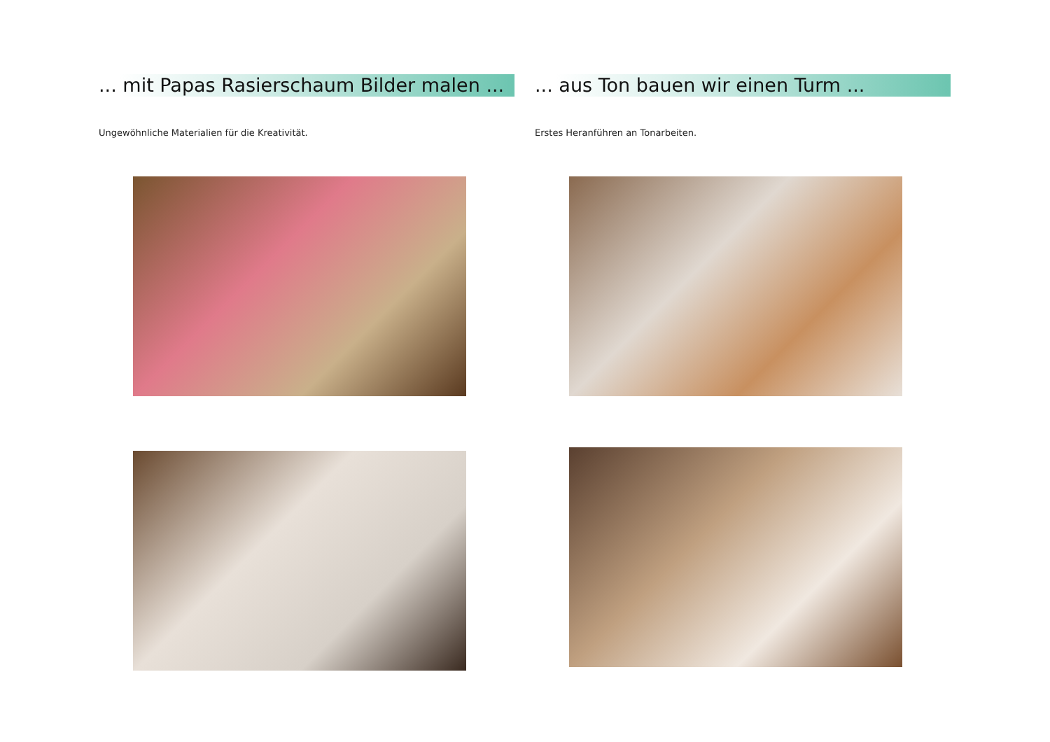... mit Papas Rasierschaum Bilder malen ...
Ungewöhnliche Materialien für die Kreativität.
... aus Ton bauen wir einen Turm ...
Erstes Heranführen an Tonarbeiten.